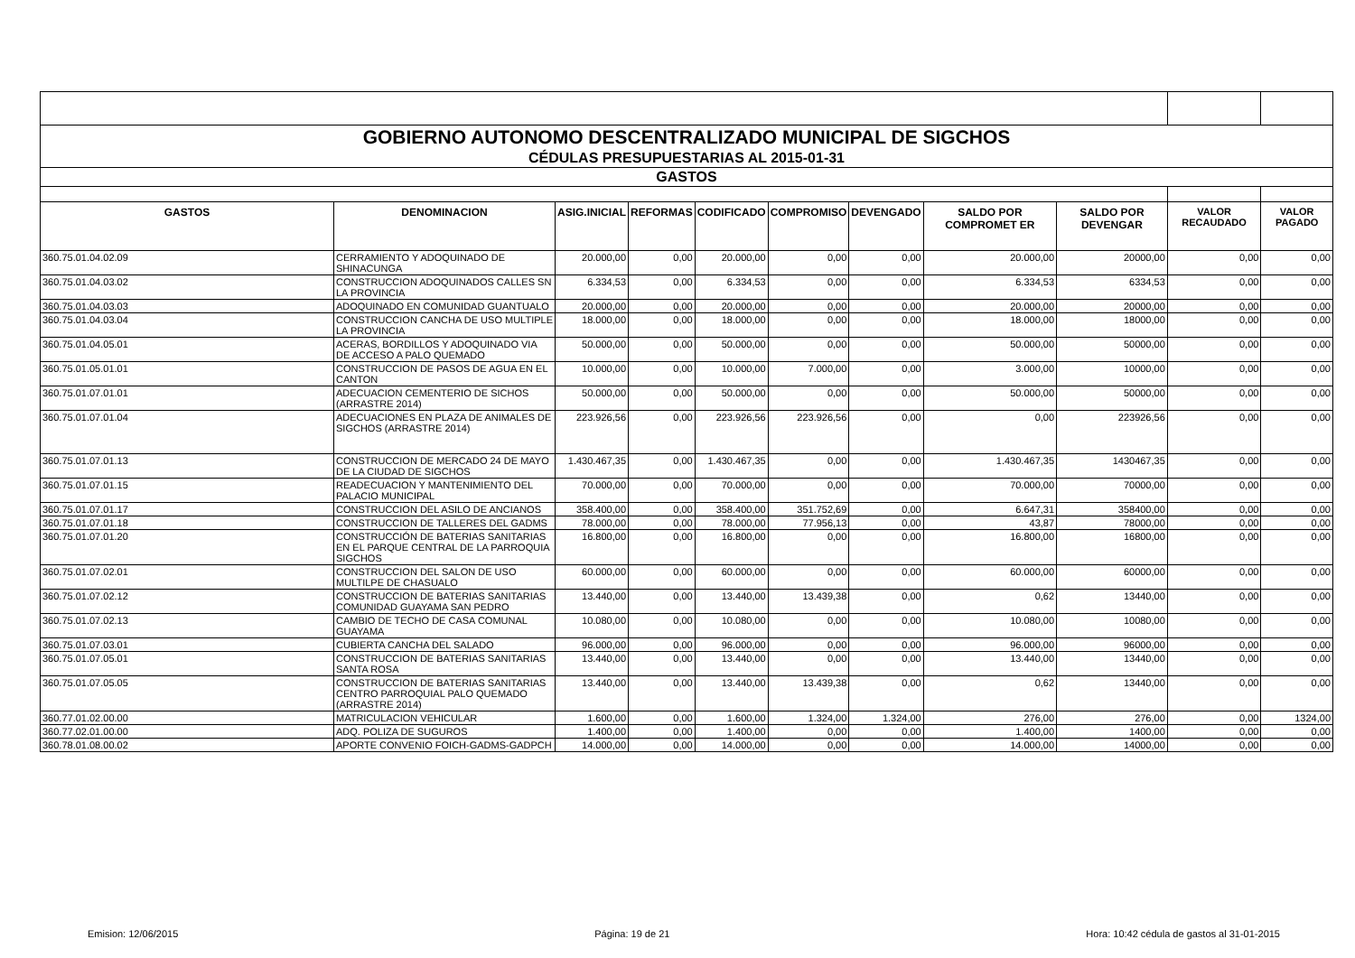| GOBIERNO AUTONOMO DESCENTRALIZADO MUNICIPAL DE SIGCHOS | | | | | | | | | | |
| CÉDULAS PRESUPUESTARIAS AL 2015-01-31 | | | | | | | | | | |
| GASTOS | | | | | | | | | | |
| GASTOS | DENOMINACION | ASIG.INICIAL | REFORMAS | CODIFICADO | COMPROMISO | DEVENGADO | SALDO POR COMPROMET ER | SALDO POR DEVENGAR | VALOR RECAUDADO | VALOR PAGADO |
| 360.75.01.04.02.09 | CERRAMIENTO Y ADOQUINADO DE SHINACUNGA | 20.000,00 | 0,00 | 20.000,00 | 0,00 | 0,00 | 20.000,00 | 20000,00 | 0,00 | 0,00 |
| 360.75.01.04.03.02 | CONSTRUCCION ADOQUINADOS CALLES SN LA PROVINCIA | 6.334,53 | 0,00 | 6.334,53 | 0,00 | 0,00 | 6.334,53 | 6334,53 | 0,00 | 0,00 |
| 360.75.01.04.03.03 | ADOQUINADO EN COMUNIDAD GUANTUALO | 20.000,00 | 0,00 | 20.000,00 | 0,00 | 0,00 | 20.000,00 | 20000,00 | 0,00 | 0,00 |
| 360.75.01.04.03.04 | CONSTRUCCION CANCHA DE USO MULTIPLE LA PROVINCIA | 18.000,00 | 0,00 | 18.000,00 | 0,00 | 0,00 | 18.000,00 | 18000,00 | 0,00 | 0,00 |
| 360.75.01.04.05.01 | ACERAS, BORDILLOS Y ADOQUINADO VIA DE ACCESO A PALO QUEMADO | 50.000,00 | 0,00 | 50.000,00 | 0,00 | 0,00 | 50.000,00 | 50000,00 | 0,00 | 0,00 |
| 360.75.01.05.01.01 | CONSTRUCCION DE PASOS DE AGUA EN EL CANTON | 10.000,00 | 0,00 | 10.000,00 | 7.000,00 | 0,00 | 3.000,00 | 10000,00 | 0,00 | 0,00 |
| 360.75.01.07.01.01 | ADECUACION CEMENTERIO DE SICHOS (ARRASTRE 2014) | 50.000,00 | 0,00 | 50.000,00 | 0,00 | 0,00 | 50.000,00 | 50000,00 | 0,00 | 0,00 |
| 360.75.01.07.01.04 | ADECUACIONES EN PLAZA DE ANIMALES DE SIGCHOS (ARRASTRE 2014) | 223.926,56 | 0,00 | 223.926,56 | 223.926,56 | 0,00 | 0,00 | 223926,56 | 0,00 | 0,00 |
| 360.75.01.07.01.13 | CONSTRUCCION DE MERCADO 24 DE MAYO DE LA CIUDAD DE SIGCHOS | 1.430.467,35 | 0,00 | 1.430.467,35 | 0,00 | 0,00 | 1.430.467,35 | 1430467,35 | 0,00 | 0,00 |
| 360.75.01.07.01.15 | READECUACION Y MANTENIMIENTO DEL PALACIO MUNICIPAL | 70.000,00 | 0,00 | 70.000,00 | 0,00 | 0,00 | 70.000,00 | 70000,00 | 0,00 | 0,00 |
| 360.75.01.07.01.17 | CONSTRUCCION DEL ASILO DE ANCIANOS | 358.400,00 | 0,00 | 358.400,00 | 351.752,69 | 0,00 | 6.647,31 | 358400,00 | 0,00 | 0,00 |
| 360.75.01.07.01.18 | CONSTRUCCION DE TALLERES DEL GADMS | 78.000,00 | 0,00 | 78.000,00 | 77.956,13 | 0,00 | 43,87 | 78000,00 | 0,00 | 0,00 |
| 360.75.01.07.01.20 | CONSTRUCCIÓN DE BATERIAS SANITARIAS EN EL PARQUE CENTRAL DE LA PARROQUIA SIGCHOS | 16.800,00 | 0,00 | 16.800,00 | 0,00 | 0,00 | 16.800,00 | 16800,00 | 0,00 | 0,00 |
| 360.75.01.07.02.01 | CONSTRUCCION DEL SALON DE USO MULTILPE DE CHASUALO | 60.000,00 | 0,00 | 60.000,00 | 0,00 | 0,00 | 60.000,00 | 60000,00 | 0,00 | 0,00 |
| 360.75.01.07.02.12 | CONSTRUCCION DE BATERIAS SANITARIAS COMUNIDAD GUAYAMA SAN PEDRO | 13.440,00 | 0,00 | 13.440,00 | 13.439,38 | 0,00 | 0,62 | 13440,00 | 0,00 | 0,00 |
| 360.75.01.07.02.13 | CAMBIO DE TECHO DE CASA COMUNAL GUAYAMA | 10.080,00 | 0,00 | 10.080,00 | 0,00 | 0,00 | 10.080,00 | 10080,00 | 0,00 | 0,00 |
| 360.75.01.07.03.01 | CUBIERTA CANCHA DEL SALADO | 96.000,00 | 0,00 | 96.000,00 | 0,00 | 0,00 | 96.000,00 | 96000,00 | 0,00 | 0,00 |
| 360.75.01.07.05.01 | CONSTRUCCION DE BATERIAS SANITARIAS SANTA ROSA | 13.440,00 | 0,00 | 13.440,00 | 0,00 | 0,00 | 13.440,00 | 13440,00 | 0,00 | 0,00 |
| 360.75.01.07.05.05 | CONSTRUCCION DE BATERIAS SANITARIAS CENTRO PARROQUIAL PALO QUEMADO (ARRASTRE 2014) | 13.440,00 | 0,00 | 13.440,00 | 13.439,38 | 0,00 | 0,62 | 13440,00 | 0,00 | 0,00 |
| 360.77.01.02.00.00 | MATRICULACION VEHICULAR | 1.600,00 | 0,00 | 1.600,00 | 1.324,00 | 1.324,00 | 276,00 | 276,00 | 0,00 | 1324,00 |
| 360.77.02.01.00.00 | ADQ. POLIZA DE SUGUROS | 1.400,00 | 0,00 | 1.400,00 | 0,00 | 0,00 | 1.400,00 | 1400,00 | 0,00 | 0,00 |
| 360.78.01.08.00.02 | APORTE CONVENIO FOICH-GADMS-GADPCH | 14.000,00 | 0,00 | 14.000,00 | 0,00 | 0,00 | 14.000,00 | 14000,00 | 0,00 | 0,00 |
Emision: 12/06/2015 Página: 19 de 21 Hora: 10:42 cédula de gastos al 31-01-2015